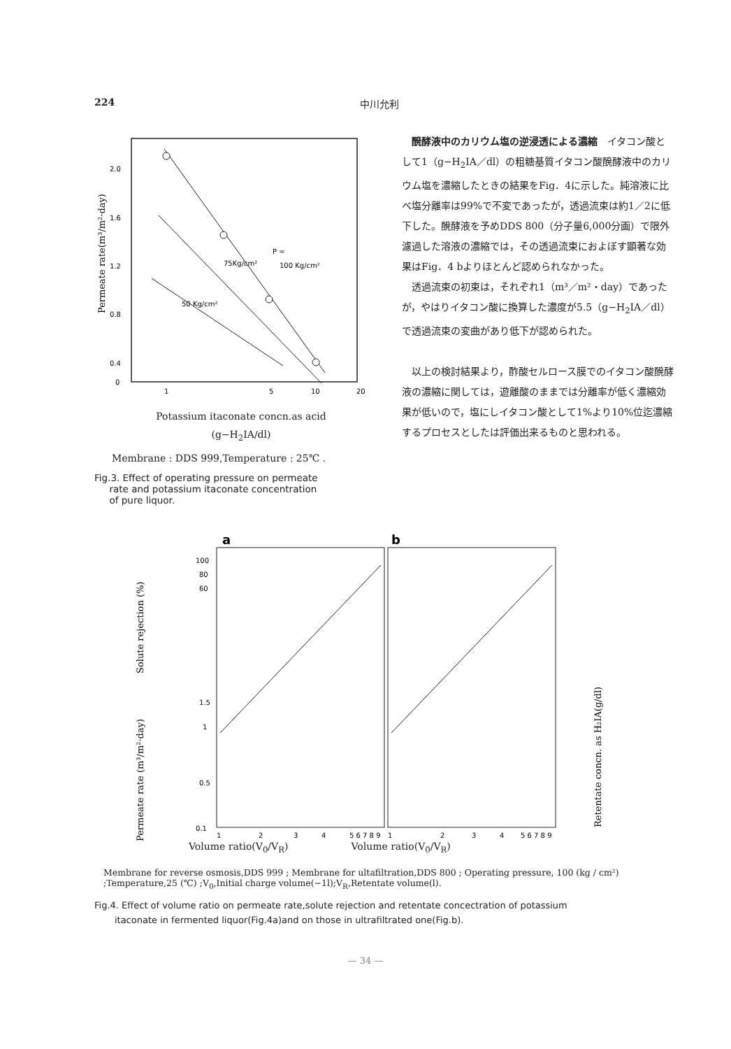224 中川允利
2.0
1.6
1.2
0.8
0.4
0
1
5
10
20
Permeate rate(m³/m²·day)
P =
100 Kg/cm²
75Kg/cm²
50 Kg/cm²
Potassium itaconate concn.as acid
(g−H<sub>2</sub>IA/dl)
Membrane : DDS 999,Temperature : 25℃ .
Fig.3. Effect of operating pressure on permeate
rate and potassium itaconate concentration
of pure liquor.
醗酵液中のカリウム塩の逆浸透による濃縮　イタコン酸として1（g−H<sub>2</sub>IA／dl）の粗糖基質イタコン酸醗酵液中のカリウム塩を濃縮したときの結果をFig．4に示した。純溶液に比べ塩分離率は99%で不変であったが，透過流束は約1／2に低下した。醗酵液を予めDDS 800（分子量6,000分画）で限外濾過した溶液の濃縮では，その透過流束におよぼす顕著な効果はFig．4 bよりほとんど認められなかった。
透過流束の初束は，それぞれ1（m³／m²・day）であったが，やはりイタコン酸に換算した濃度が5.5（g−H<sub>2</sub>IA／dl）で透過流束の変曲があり低下が認められた。
以上の検討結果より，酢酸セルロース膜でのイタコン酸醗酵液の濃縮に関しては，遊離酸のままでは分離率が低く濃縮効果が低いので，塩にしイタコン酸として1%より10%位迄濃縮するプロセスとしたは評価出来るものと思われる。
a
b
100
80
60
1.5
1
0.5
0.1
Solute rejection (%)
Permeate rate (m³/m²·day)
Retentate concn. as H₂IA(g/dl)
1
2
3
4
5 6 7 8 9
1
2
3
4
5 6 7 8 9
Volume ratio(V<sub>0</sub>/V<sub>R</sub>) Volume ratio(V<sub>0</sub>/V<sub>R</sub>)
Membrane for reverse osmosis,DDS 999 ; Membrane for ultafiltration,DDS 800 ; Operating pressure, 100 (kg / cm²) ;Temperature,25 (℃) ;V<sub>0</sub>,Initial charge volume(−1l);V<sub>R</sub>,Retentate volume(l).
Fig.4. Effect of volume ratio on permeate rate,solute rejection and retentate concectration of potassium
itaconate in fermented liquor(Fig.4a)and on those in ultrafiltrated one(Fig.b).
— 34 —